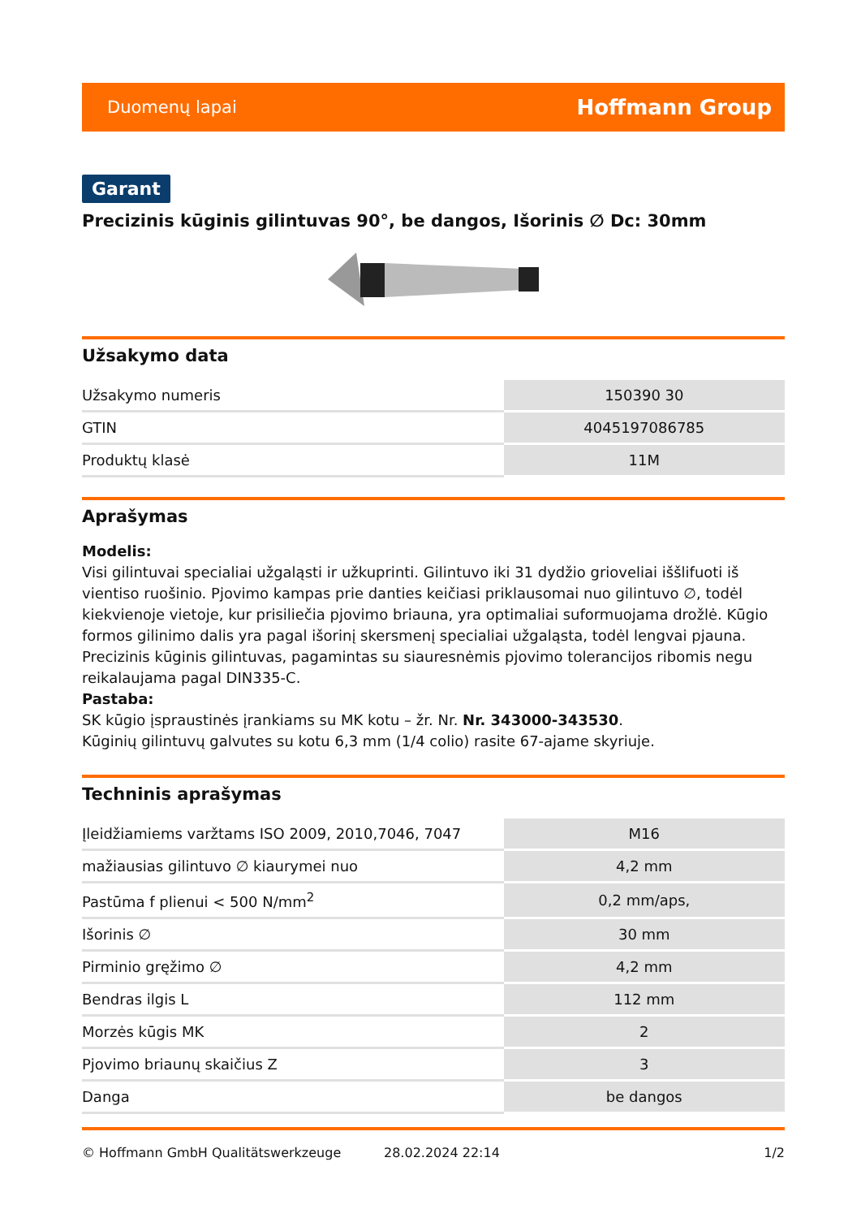Duomenų lapai Hoffmann Group
Garant
Precizinis kūginis gilintuvas 90°, be dangos, Išorinis ∅ Dc: 30mm
Užsakymo data
| Užsakymo numeris | 150390 30 |
| GTIN | 4045197086785 |
| Produktų klasė | 11M |
Aprašymas
Modelis:
Visi gilintuvai specialiai užgaląsti ir užkuprinti. Gilintuvo iki 31 dydžio grioveliai iššlifuoti iš vientiso ruošinio. Pjovimo kampas prie danties keičiasi priklausomai nuo gilintuvo ∅, todėl kiekvienoje vietoje, kur prisiliečia pjovimo briauna, yra optimaliai suformuojama drožlė. Kūgio formos gilinimo dalis yra pagal išorinį skersmenį specialiai užgaląsta, todėl lengvai pjauna. Precizinis kūginis gilintuvas, pagamintas su siauresnėmis pjovimo tolerancijos ribomis negu reikalaujama pagal DIN335-C.
Pastaba:
SK kūgio įspraustinės įrankiams su MK kotu – žr. Nr. Nr. 343000-343530.
Kūginių gilintuvų galvutes su kotu 6,3 mm (1/4 colio) rasite 67-ajame skyriuje.
Techninis aprašymas
| Įleidžiamiems varžtams ISO 2009, 2010,7046, 7047 | M16 |
| mažiausias gilintuvo ∅ kiaurymei nuo | 4,2 mm |
| Pastūma f plienui < 500 N/mm<sup>2</sup> | 0,2 mm/aps, |
| Išorinis ∅ | 30 mm |
| Pirminio gręžimo ∅ | 4,2 mm |
| Bendras ilgis L | 112 mm |
| Morzės kūgis MK | 2 |
| Pjovimo briaunų skaičius Z | 3 |
| Danga | be dangos |
© Hoffmann GmbH Qualitätswerkzeuge 28.02.2024 22:14 1/2